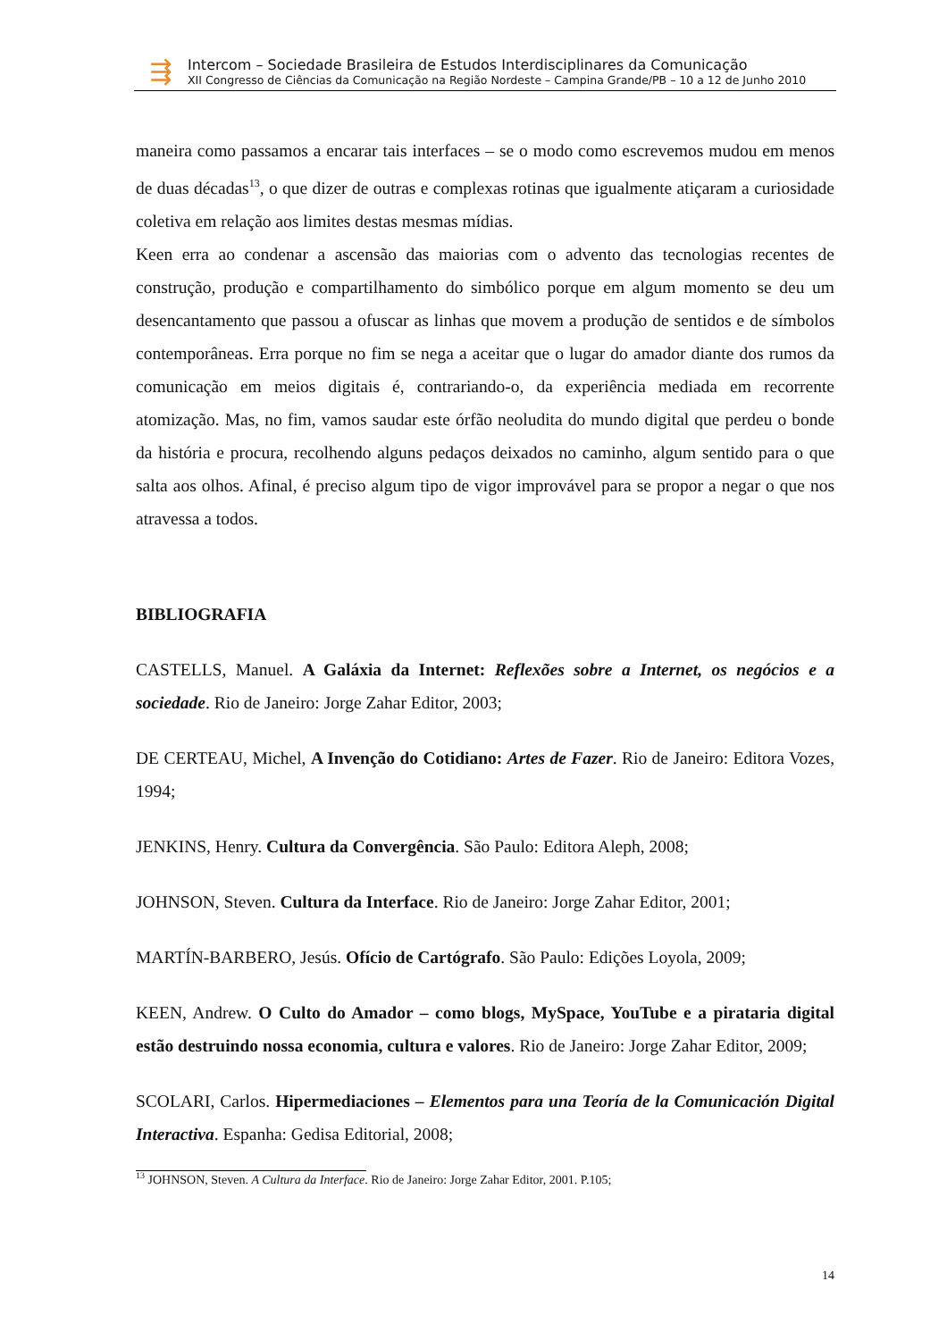⇶
Intercom – Sociedade Brasileira de Estudos Interdisciplinares da Comunicação
XII Congresso de Ciências da Comunicação na Região Nordeste – Campina Grande/PB – 10 a 12 de Junho 2010
maneira como passamos a encarar tais interfaces – se o modo como escrevemos mudou em menos de duas décadas<sup>13</sup>, o que dizer de outras e complexas rotinas que igualmente atiçaram a curiosidade coletiva em relação aos limites destas mesmas mídias.
Keen erra ao condenar a ascensão das maiorias com o advento das tecnologias recentes de construção, produção e compartilhamento do simbólico porque em algum momento se deu um desencantamento que passou a ofuscar as linhas que movem a produção de sentidos e de símbolos contemporâneas. Erra porque no fim se nega a aceitar que o lugar do amador diante dos rumos da comunicação em meios digitais é, contrariando-o, da experiência mediada em recorrente atomização. Mas, no fim, vamos saudar este órfão neoludita do mundo digital que perdeu o bonde da história e procura, recolhendo alguns pedaços deixados no caminho, algum sentido para o que salta aos olhos. Afinal, é preciso algum tipo de vigor improvável para se propor a negar o que nos atravessa a todos.
BIBLIOGRAFIA
CASTELLS, Manuel. A Galáxia da Internet: Reflexões sobre a Internet, os negócios e a sociedade. Rio de Janeiro: Jorge Zahar Editor, 2003;
DE CERTEAU, Michel, A Invenção do Cotidiano: Artes de Fazer. Rio de Janeiro: Editora Vozes, 1994;
JENKINS, Henry. Cultura da Convergência. São Paulo: Editora Aleph, 2008;
JOHNSON, Steven. Cultura da Interface. Rio de Janeiro: Jorge Zahar Editor, 2001;
MARTÍN-BARBERO, Jesús. Ofício de Cartógrafo. São Paulo: Edições Loyola, 2009;
KEEN, Andrew. O Culto do Amador – como blogs, MySpace, YouTube e a pirataria digital estão destruindo nossa economia, cultura e valores. Rio de Janeiro: Jorge Zahar Editor, 2009;
SCOLARI, Carlos. Hipermediaciones – Elementos para una Teoría de la Comunicación Digital Interactiva. Espanha: Gedisa Editorial, 2008;
<sup>13</sup> JOHNSON, Steven. A Cultura da Interface. Rio de Janeiro: Jorge Zahar Editor, 2001. P.105;
14